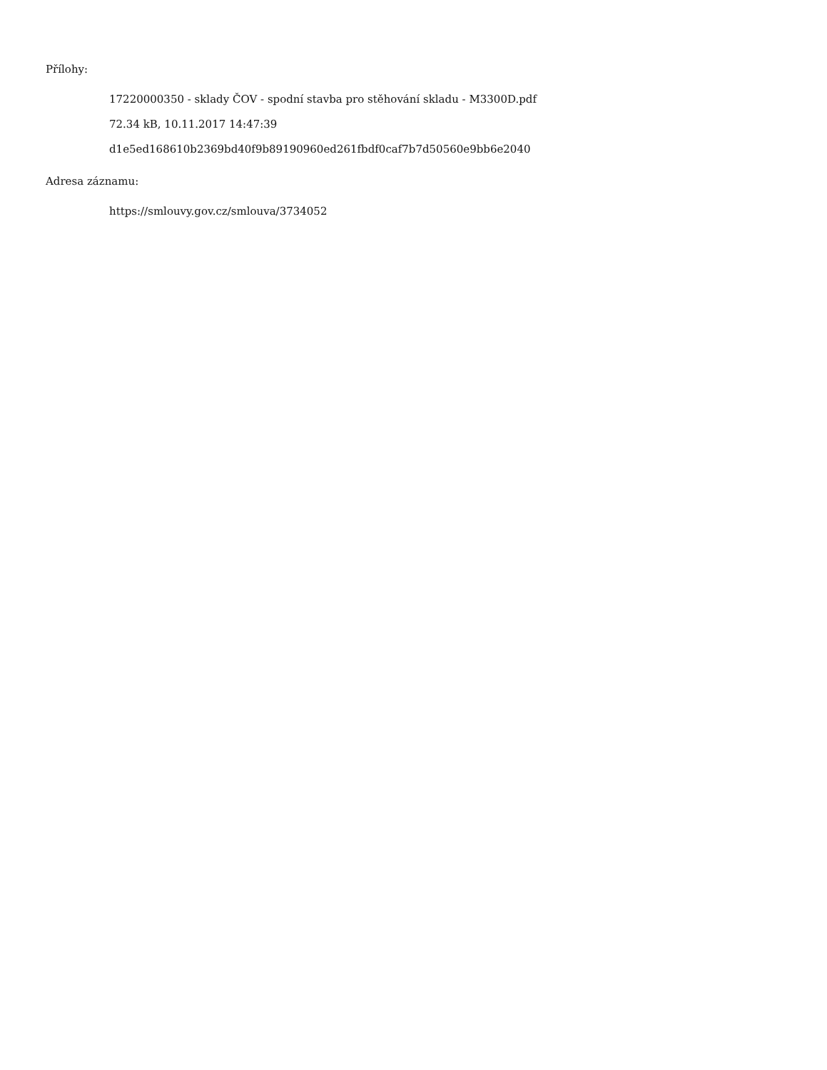Přílohy:
17220000350 - sklady ČOV - spodní stavba pro stěhování skladu - M3300D.pdf
72.34 kB, 10.11.2017 14:47:39
d1e5ed168610b2369bd40f9b89190960ed261fbdf0caf7b7d50560e9bb6e2040
Adresa záznamu:
https://smlouvy.gov.cz/smlouva/3734052